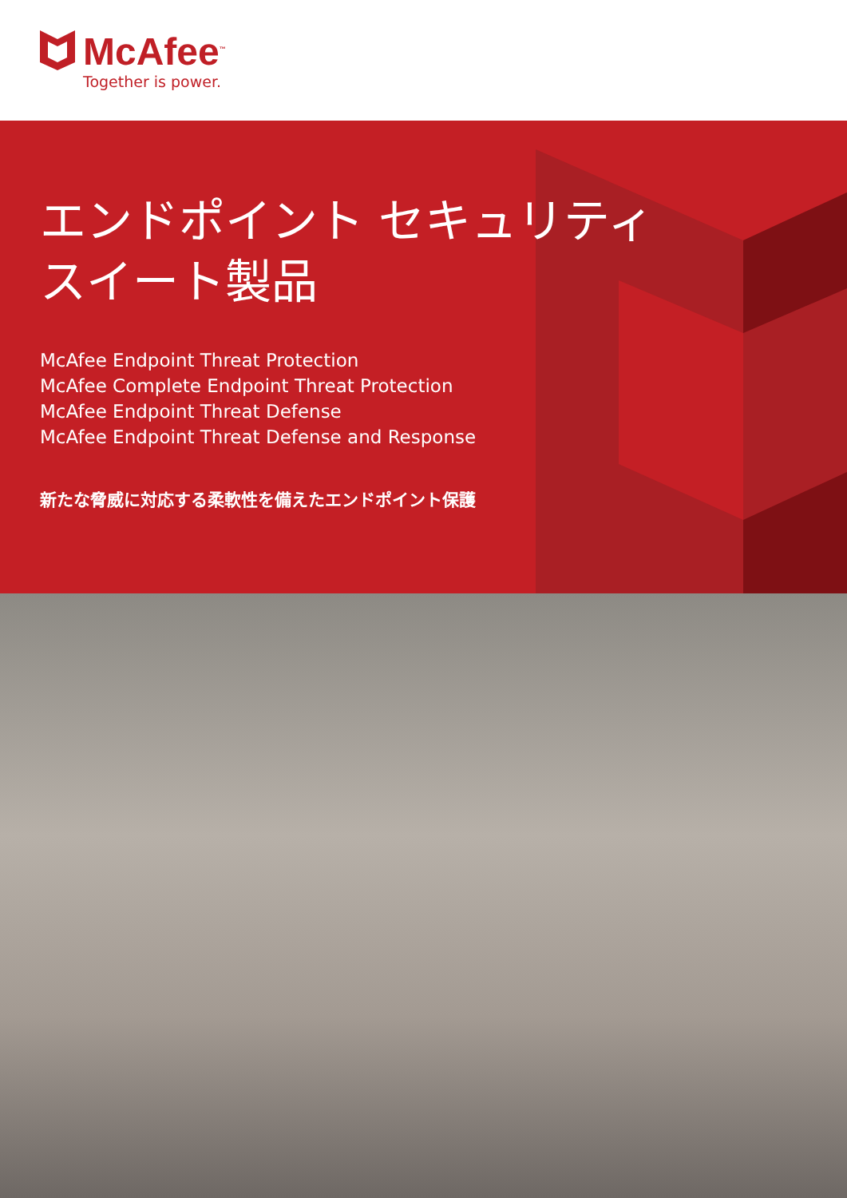McAfee<sup>™</sup>
Together is power.
エンドポイント セキュリティ
スイート製品
McAfee Endpoint Threat Protection
McAfee Complete Endpoint Threat Protection
McAfee Endpoint Threat Defense
McAfee Endpoint Threat Defense and Response
新たな脅威に対応する柔軟性を備えたエンドポイント保護